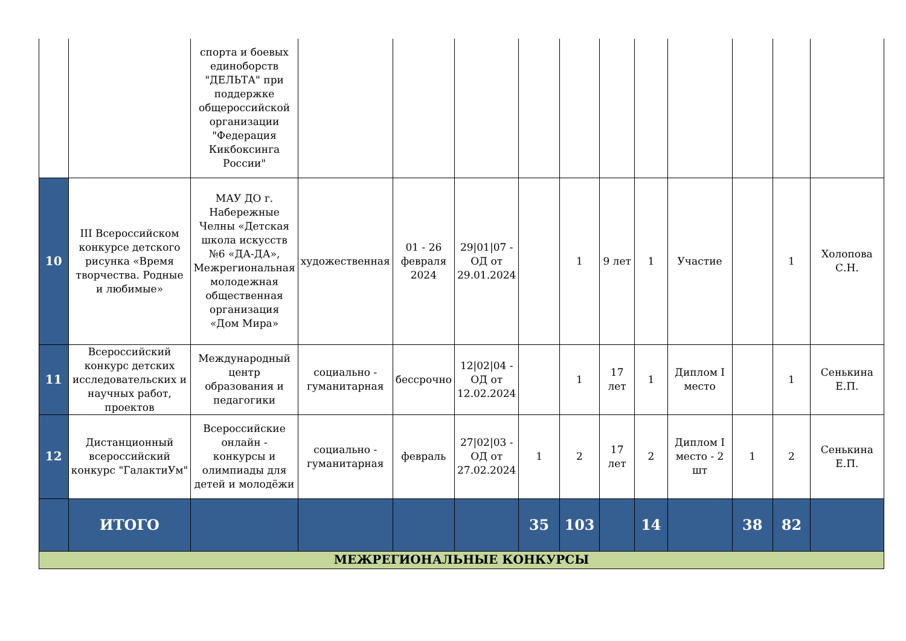| | | спорта и боевых единоборств "ДЕЛЬТА" при поддержке общероссийской организации "Федерация Кикбоксинга России" | | | | | | | | | | | |
| 10 | III Всероссийском конкурсе детского рисунка «Время творчества. Родные и любимые» | МАУ ДО г. Набережные Челны «Детская школа искусств №6 «ДА-ДА», Межрегиональная молодежная общественная организация «Дом Мира» | художественная | 01 - 26 февраля 2024 | 29/01/07 - ОД от 29.01.2024 | | 1 | 9 лет | 1 | Участие | | 1 | Холопова С.Н. |
| 11 | Всероссийский конкурс детских исследовательских и научных работ, проектов | Международный центр образования и педагогики | социально - гуманитарная | бессрочно | 12/02/04 - ОД от 12.02.2024 | | 1 | 17 лет | 1 | Диплом I место | | 1 | Сенькина Е.П. |
| 12 | Дистанционный всероссийский конкурс "ГалактиУм" | Всероссийские онлайн - конкурсы и олимпиады для детей и молодёжи | социально - гуманитарная | февраль | 27/02/03 - ОД от 27.02.2024 | 1 | 2 | 17 лет | 2 | Диплом I место - 2 шт | 1 | 2 | Сенькина Е.П. |
| | ИТОГО | | | | | 35 | 103 | | 14 | | 38 | 82 | |
| МЕЖРЕГИОНАЛЬНЫЕ КОНКУРСЫ | | | | | | | | | | | | | |